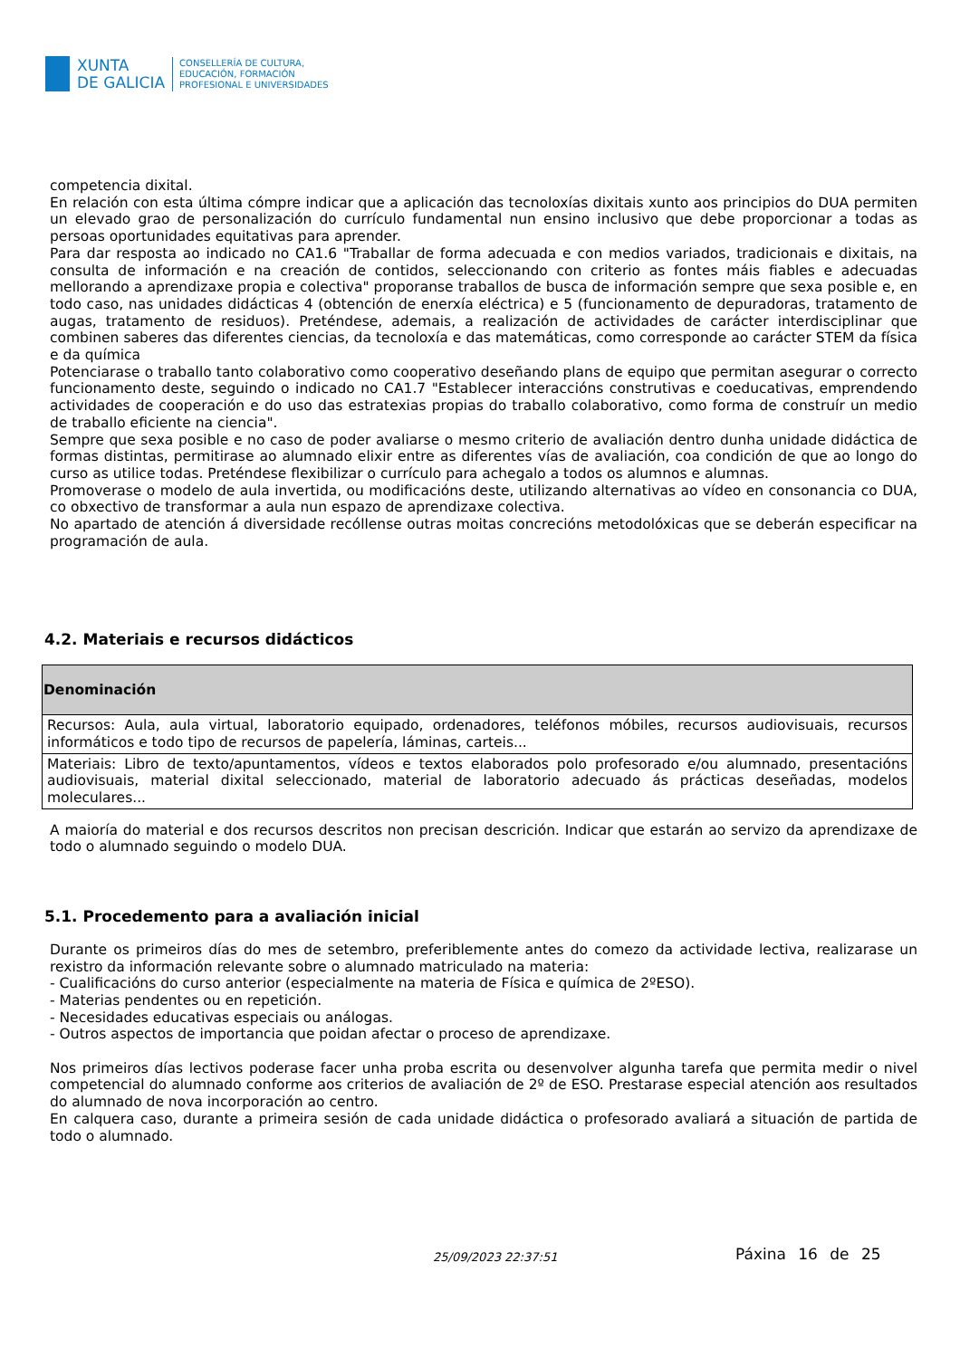XUNTA
DE GALICIA
CONSELLERÍA DE CULTURA,
EDUCACIÓN, FORMACIÓN
PROFESIONAL E UNIVERSIDADES
competencia dixital.
En relación con esta última cómpre indicar que a aplicación das tecnoloxías dixitais xunto aos principios do DUA permiten un elevado grao de personalización do currículo fundamental nun ensino inclusivo que debe proporcionar a todas as persoas oportunidades equitativas para aprender.
Para dar resposta ao indicado no CA1.6 "Traballar de forma adecuada e con medios variados, tradicionais e dixitais, na consulta de información e na creación de contidos, seleccionando con criterio as fontes máis fiables e adecuadas mellorando a aprendizaxe propia e colectiva" proporanse traballos de busca de información sempre que sexa posible e, en todo caso, nas unidades didácticas 4 (obtención de enerxía eléctrica) e 5 (funcionamento de depuradoras, tratamento de augas, tratamento de residuos). Preténdese, ademais, a realización de actividades de carácter interdisciplinar que combinen saberes das diferentes ciencias, da tecnoloxía e das matemáticas, como corresponde ao carácter STEM da física e da química
Potenciarase o traballo tanto colaborativo como cooperativo deseñando plans de equipo que permitan asegurar o correcto funcionamento deste, seguindo o indicado no CA1.7 "Establecer interaccións construtivas e coeducativas, emprendendo actividades de cooperación e do uso das estratexias propias do traballo colaborativo, como forma de construír un medio de traballo eficiente na ciencia".
Sempre que sexa posible e no caso de poder avaliarse o mesmo criterio de avaliación dentro dunha unidade didáctica de formas distintas, permitirase ao alumnado elixir entre as diferentes vías de avaliación, coa condición de que ao longo do curso as utilice todas. Preténdese flexibilizar o currículo para achegalo a todos os alumnos e alumnas.
Promoverase o modelo de aula invertida, ou modificacións deste, utilizando alternativas ao vídeo en consonancia co DUA, co obxectivo de transformar a aula nun espazo de aprendizaxe colectiva.
No apartado de atención á diversidade recóllense outras moitas concrecións metodolóxicas que se deberán especificar na programación de aula.
4.2. Materiais e recursos didácticos
| Denominación |
| --- |
| Recursos: Aula, aula virtual, laboratorio equipado, ordenadores, teléfonos móbiles, recursos audiovisuais, recursos informáticos e todo tipo de recursos de papelería, láminas, carteis... |
| Materiais: Libro de texto/apuntamentos, vídeos e textos elaborados polo profesorado e/ou alumnado, presentacións audiovisuais, material dixital seleccionado, material de laboratorio adecuado ás prácticas deseñadas, modelos moleculares... |
A maioría do material e dos recursos descritos non precisan descrición. Indicar que estarán ao servizo da aprendizaxe de todo o alumnado seguindo o modelo DUA.
5.1. Procedemento para a avaliación inicial
Durante os primeiros días do mes de setembro, preferiblemente antes do comezo da actividade lectiva, realizarase un rexistro da información relevante sobre o alumnado matriculado na materia:
- Cualificacións do curso anterior (especialmente na materia de Física e química de 2ºESO).
- Materias pendentes ou en repetición.
- Necesidades educativas especiais ou análogas.
- Outros aspectos de importancia que poidan afectar o proceso de aprendizaxe.
Nos primeiros días lectivos poderase facer unha proba escrita ou desenvolver algunha tarefa que permita medir o nivel competencial do alumnado conforme aos criterios de avaliación de 2º de ESO. Prestarase especial atención aos resultados do alumnado de nova incorporación ao centro.
En calquera caso, durante a primeira sesión de cada unidade didáctica o profesorado avaliará a situación de partida de todo o alumnado.
25/09/2023 22:37:51 Páxina 16 de 25